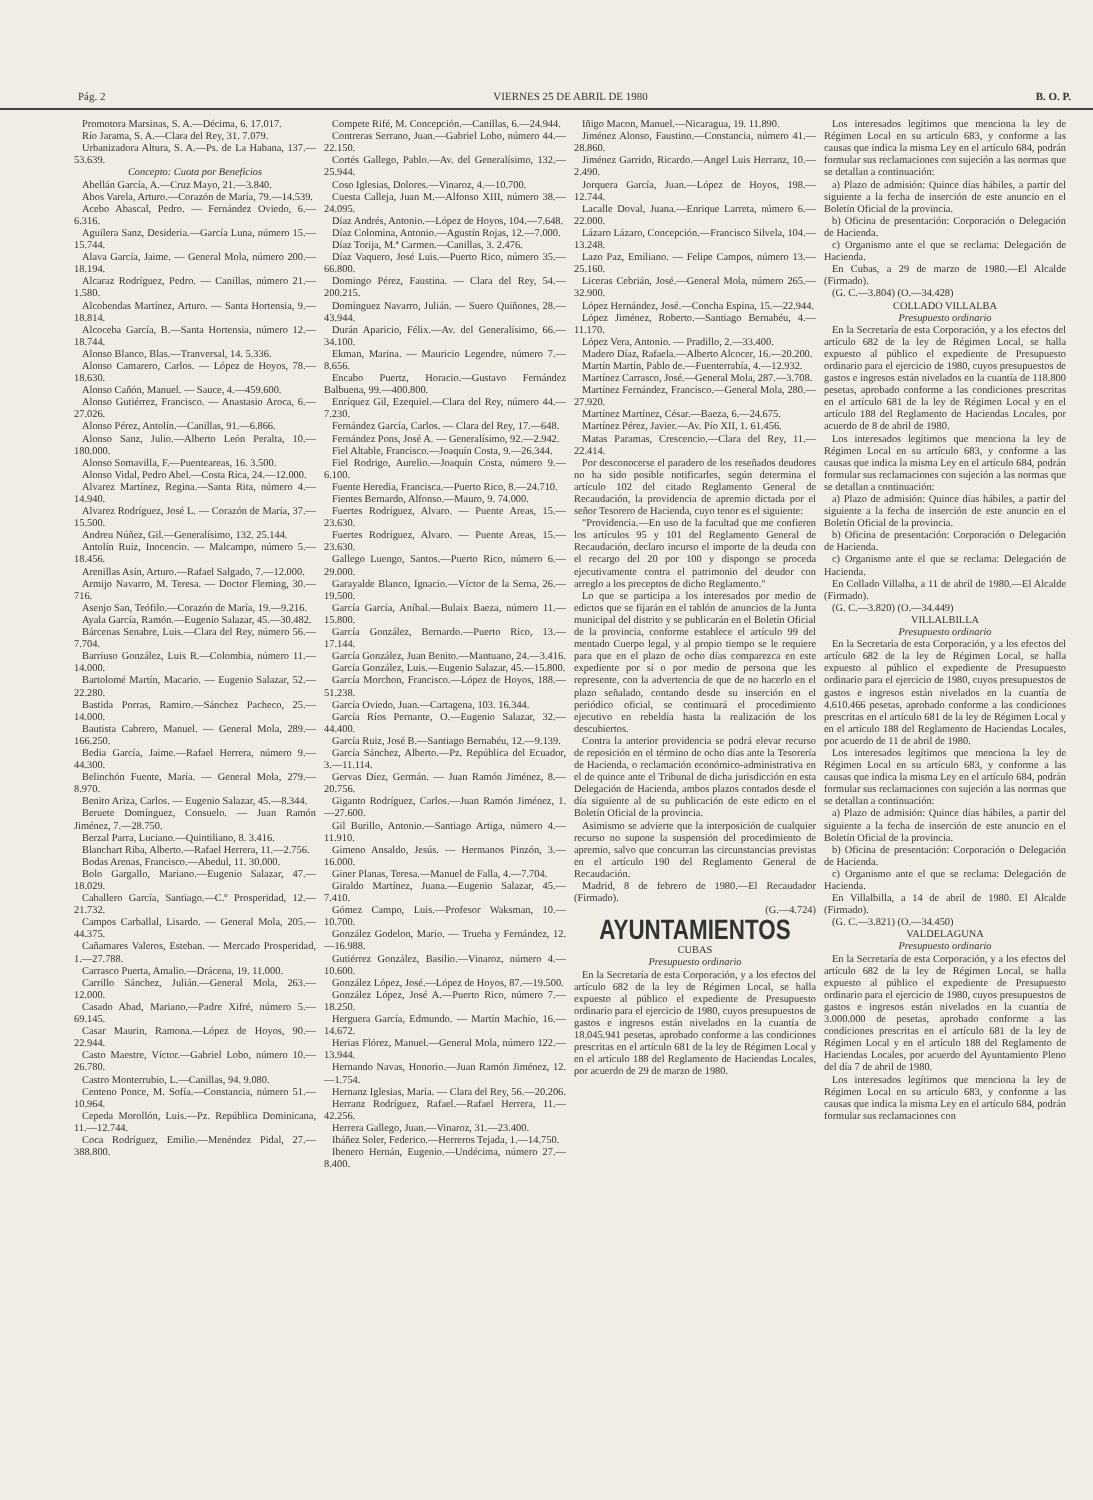Pág. 2 VIERNES 25 DE ABRIL DE 1980 B. O. P.
Promotora Marsinas, S. A.—Décima, 6. 17.017.
Río Jarama, S. A.—Clara del Rey, 31. 7.079.
Urbanizadora Altura, S. A.—Ps. de La Habana, 137.—53.639.
Concepto: Cuota por Beneficios
Abellán García, A.—Cruz Mayo, 21.—3.840.
Abos Varela, Arturo.—Corazón de María, 79.—14.539.
Acebo Abascal, Pedro. — Fernández Oviedo, 6.—6.316.
Aguilera Sanz, Desideria.—García Luna, número 15.—15.744.
Alava García, Jaime. — General Mola, número 200.—18.194.
Alcaraz Rodríguez, Pedro. — Canillas, número 21.—1.580.
Alcobendas Martínez, Arturo. — Santa Hortensia, 9.—18.814.
Alcoceba García, B.—Santa Hortensia, número 12.—18.744.
Alonso Blanco, Blas.—Tranversal, 14. 5.336.
Alonso Camarero, Carlos. — López de Hoyos, 78.—18.630.
Alonso Cañón, Manuel. — Sauce, 4.—459.600.
Alonso Gutiérrez, Francisco. — Anastasio Aroca, 6.—27.026.
Alonso Pérez, Antolín.—Canillas, 91.—6.866.
Alonso Sanz, Julio.—Alberto León Peralta, 10.—180.000.
Alonso Somavilla, F.—Puenteareas, 16. 3.500.
Alonso Vidal, Pedro Abel.—Costa Rica, 24.—12.000.
Alvarez Martínez, Regina.—Santa Rita, número 4.—14.940.
Alvarez Rodríguez, José L. — Corazón de María, 37.—15.500.
Andreu Núñez, Gil.—Generalísimo, 132. 25.144.
Antolín Ruiz, Inocencio. — Malcampo, número 5.—18.456.
Arenillas Asín, Arturo.—Rafael Salgado, 7.—12.000.
Armijo Navarro, M. Teresa. — Doctor Fleming, 30.—716.
Asenjo San, Teófilo.—Corazón de María, 19.—9.216.
Ayala García, Ramón.—Eugenio Salazar, 45.—30.482.
Bárcenas Senabre, Luis.—Clara del Rey, número 56.—7.704.
Barriuso González, Luis R.—Colombia, número 11.—14.000.
Bartolomé Martín, Macario. — Eugenio Salazar, 52.—22.280.
Bastida Porras, Ramiro.—Sánchez Pacheco, 25.—14.000.
Bautista Cabrero, Manuel. — General Mola, 289.—166.250.
Bedia García, Jaime.—Rafael Herrera, número 9.—44.300.
Belinchón Fuente, María. — General Mola, 279.—8.970.
Benito Ariza, Carlos. — Eugenio Salazar, 45.—8.344.
Beruete Domínguez, Consuelo. — Juan Ramón Jiménez, 7.—28.750.
Berzal Parra, Luciano.—Quintiliano, 8. 3.416.
Blanchart Riba, Alberto.—Rafael Herrera, 11.—2.756.
Bodas Arenas, Francisco.—Abedul, 11. 30.000.
Bolo Gargallo, Mariano.—Eugenio Salazar, 47.—18.029.
Caballero García, Santiago.—C.º Prosperidad, 12.—21.732.
Campos Carballal, Lisardo. — General Mola, 205.—44.375.
Cañamares Valeros, Esteban. — Mercado Prosperidad, 1.—27.788.
Carrasco Puerta, Amalio.—Drácena, 19. 11.000.
Carrillo Sánchez, Julián.—General Mola, 263.—12.000.
Casado Abad, Mariano.—Padre Xifré, número 5.—69.145.
Casar Maurin, Ramona.—López de Hoyos, 90.—22.944.
Casto Maestre, Víctor.—Gabriel Lobo, número 10.—26.780.
Castro Monterrubio, L.—Canillas, 94. 9.080.
Centeno Ponce, M. Sofía.—Constancia, número 51.—10.964.
Cepeda Morollón, Luis.—Pz. República Dominicana, 11.—12.744.
Coca Rodríguez, Emilio.—Menéndez Pidal, 27.—388.800.
Compete Rifé, M. Concepción.—Canillas, 6.—24.944.
Contreras Serrano, Juan.—Gabriel Lobo, número 44.—22.150.
Cortés Gallego, Pablo.—Av. del Generalísimo, 132.—25.944.
Coso Iglesias, Dolores.—Vinaroz, 4.—10.700.
Cuesta Calleja, Juan M.—Alfonso XIII, número 38.—24.095.
Díaz Andrés, Antonio.—López de Hoyos, 104.—7.648.
Díaz Colomina, Antonio.—Agustín Rojas, 12.—7.000.
Díaz Torija, M.ª Carmen.—Canillas, 3. 2.476.
Díaz Vaquero, José Luis.—Puerto Rico, número 35.—66.800.
Domingo Pérez, Faustina. — Clara del Rey, 54.—200.215.
Domínguez Navarro, Julián. — Suero Quiñones, 28.—43.944.
Durán Aparicio, Félix.—Av. del Generalísimo, 66.—34.100.
Ekman, Marina. — Mauricio Legendre, número 7.—8.656.
Encabo Puertz, Horacio.—Gustavo Fernández Balbuena, 99.—400.800.
Enríquez Gil, Ezequiel.—Clara del Rey, número 44.—7.230.
Fernández García, Carlos. — Clara del Rey, 17.—648.
Fernández Pons, José A. — Generalísimo, 92.—2.942.
Fiel Altable, Francisco.—Joaquín Costa, 9.—26.344.
Fiel Rodrigo, Aurelio.—Joaquín Costa, número 9.—6.100.
Fuente Heredia, Francisca.—Puerto Rico, 8.—24.710.
Fientes Bernardo, Alfonso.—Mauro, 9. 74.000.
Fuertes Rodríguez, Alvaro. — Puente Areas, 15.—23.630.
Fuertes Rodríguez, Alvaro. — Puente Areas, 15.—23.630.
Gallego Luengo, Santos.—Puerto Rico, número 6.—29.000.
Garayalde Blanco, Ignacio.—Víctor de la Serna, 26.—19.500.
García García, Aníbal.—Bulaix Baeza, número 11.—15.800.
García González, Bernardo.—Puerto Rico, 13.—17.144.
García González, Juan Benito.—Mantuano, 24.—3.416.
García González, Luis.—Eugenio Salazar, 45.—15.800.
García Morchon, Francisco.—López de Hoyos, 188.—51.238.
García Oviedo, Juan.—Cartagena, 103. 16.344.
García Ríos Pernante, O.—Eugenio Salazar, 32.—44.400.
García Ruiz, José B.—Santiago Bernabéu, 12.—9.139.
García Sánchez, Alberto.—Pz. República del Ecuador, 3.—11.114.
Gervas Díez, Germán. — Juan Ramón Jiménez, 8.—20.756.
Giganto Rodríguez, Carlos.—Juan Ramón Jiménez, 1.—27.600.
Gil Burillo, Antonio.—Santiago Artiga, número 4.—11.910.
Gimeno Ansaldo, Jesús. — Hermanos Pinzón, 3.—16.000.
Giner Planas, Teresa.—Manuel de Falla, 4.—7.704.
Giraldo Martínez, Juana.—Eugenio Salazar, 45.—7.410.
Gómez Campo, Luis.—Profesor Waksman, 10.—10.700.
González Godelon, Mario. — Trueba y Fernández, 12.—16.988.
Gutiérrez González, Basilio.—Vinaroz, número 4.—10.600.
González López, José.—López de Hoyos, 87.—19.500.
González López, José A.—Puerto Rico, número 7.—18.250.
Herguera García, Edmundo. — Martín Machío, 16.—14.672.
Herias Flórez, Manuel.—General Mola, número 122.—13.944.
Hernando Navas, Honorio.—Juan Ramón Jiménez, 12.—1.754.
Hernanz Iglesias, María. — Clara del Rey, 56.—20.206.
Herranz Rodríguez, Rafael.—Rafael Herrera, 11.—42.256.
Herrera Gallego, Juan.—Vinaroz, 31.—23.400.
Ibáñez Soler, Federico.—Herreros Tejada, 1.—14.750.
Ibenero Hernán, Eugenio.—Undécima, número 27.—8.400.
Iñigo Macon, Manuel.—Nicaragua, 19. 11.890.
Jiménez Alonso, Faustino.—Constancia, número 41.—28.860.
Jiménez Garrido, Ricardo.—Angel Luis Herranz, 10.—2.490.
Jorquera García, Juan.—López de Hoyos, 198.—12.744.
Lacalle Doval, Juana.—Enrique Larreta, número 6.—22.000.
Lázaro Lázaro, Concepción.—Francisco Silvela, 104.—13.248.
Lazo Paz, Emiliano. — Felipe Campos, número 13.—25.160.
Liceras Cebrián, José.—General Mola, número 265.—32.900.
López Hernández, José.—Concha Espina, 15.—22.944.
López Jiménez, Roberto.—Santiago Bernabéu, 4.—11.170.
López Vera, Antonio. — Pradillo, 2.—33.400.
Madero Díaz, Rafaela.—Alberto Alcocer, 16.—20.200.
Martín Martín, Pablo de.—Fuenterrabía, 4.—12.932.
Martínez Carrasco, José.—General Mola, 287.—3.708.
Martínez Fernández, Francisco.—General Mola, 280.—27.920.
Martínez Martínez, César.—Baeza, 6.—24.675.
Martínez Pérez, Javier.—Av. Pío XII, 1. 61.456.
Matas Paramas, Crescencio.—Clara del Rey, 11.—22.414.
Por desconocerse el paradero de los reseñados deudores no ha sido posible notificarles, según determina el artículo 102 del citado Reglamento General de Recaudación, la providencia de apremio dictada por el señor Tesorero de Hacienda, cuyo tenor es el siguiente:
"Providencia.—En uso de la facultad que me confieren los artículos 95 y 101 del Reglamento General de Recaudación, declaro incurso el importe de la deuda con el recargo del 20 por 100 y dispongo se proceda ejecutivamente contra el patrimonio del deudor con arreglo a los preceptos de dicho Reglamento."
Lo que se participa a los interesados por medio de edictos que se fijarán en el tablón de anuncios de la Junta municipal del distrito y se publicarán en el Boletín Oficial de la provincia, conforme establece el artículo 99 del mentado Cuerpo legal, y al propio tiempo se le requiere para que en el plazo de ocho días comparezca en este expediente por sí o por medio de persona que les represente, con la advertencia de que de no hacerlo en el plazo señalado, contando desde su inserción en el periódico oficial, se continuará el procedimiento ejecutivo en rebeldía hasta la realización de los descubiertos.
Contra la anterior providencia se podrá elevar recurso de reposición en el término de ocho días ante la Tesorería de Hacienda, o reclamación económico-administrativa en el de quince ante el Tribunal de dicha jurisdicción en esta Delegación de Hacienda, ambos plazos contados desde el día siguiente al de su publicación de este edicto en el Boletín Oficial de la provincia.
Asimismo se advierte que la interposición de cualquier recurso no supone la suspensión del procedimiento de apremio, salvo que concurran las circunstancias previstas en el artículo 190 del Reglamento General de Recaudación.
Madrid, 8 de febrero de 1980.—El Recaudador (Firmado).
(G.—4.724)
AYUNTAMIENTOS
CUBAS
Presupuesto ordinario
En la Secretaría de esta Corporación, y a los efectos del artículo 682 de la ley de Régimen Local, se halla expuesto al público el expediente de Presupuesto ordinario para el ejercicio de 1980, cuyos presupuestos de gastos e ingresos están nivelados en la cuantía de 18.045.941 pesetas, aprobado conforme a las condiciones prescritas en el artículo 681 de la ley de Régimen Local y en el artículo 188 del Reglamento de Haciendas Locales, por acuerdo de 29 de marzo de 1980.
Los interesados legítimos que menciona la ley de Régimen Local en su artículo 683, y conforme a las causas que indica la misma Ley en el artículo 684, podrán formular sus reclamaciones con sujeción a las normas que se detallan a continuación:
a) Plazo de admisión: Quince días hábiles, a partir del siguiente a la fecha de inserción de este anuncio en el Boletín Oficial de la provincia.
b) Oficina de presentación: Corporación o Delegación de Hacienda.
c) Organismo ante el que se reclama: Delegación de Hacienda.
En Cubas, a 29 de marzo de 1980.—El Alcalde (Firmado).
(G. C.—3.804) (O.—34.428)
COLLADO VILLALBA
Presupuesto ordinario
En la Secretaría de esta Corporación, y a los efectos del artículo 682 de la ley de Régimen Local, se halla expuesto al público el expediente de Presupuesto ordinario para el ejercicio de 1980, cuyos presupuestos de gastos e ingresos están nivelados en la cuantía de 118.800 pesetas, aprobado conforme a las condiciones prescritas en el artículo 681 de la ley de Régimen Local y en el artículo 188 del Reglamento de Haciendas Locales, por acuerdo de 8 de abril de 1980.
Los interesados legítimos que menciona la ley de Régimen Local en su artículo 683, y conforme a las causas que indica la misma Ley en el artículo 684, podrán formular sus reclamaciones con sujeción a las normas que se detallan a continuación:
a) Plazo de admisión: Quince días hábiles, a partir del siguiente a la fecha de inserción de este anuncio en el Boletín Oficial de la provincia.
b) Oficina de presentación: Corporación o Delegación de Hacienda.
c) Organismo ante el que se reclama: Delegación de Hacienda.
En Collado Villalba, a 11 de abril de 1980.—El Alcalde (Firmado).
(G. C.—3.820) (O.—34.449)
VILLALBILLA
Presupuesto ordinario
En la Secretaría de esta Corporación, y a los efectos del artículo 682 de la ley de Régimen Local, se halla expuesto al público el expediente de Presupuesto ordinario para el ejercicio de 1980, cuyos presupuestos de gastos e ingresos están nivelados en la cuantía de 4.610.466 pesetas, aprobado conforme a las condiciones prescritas en el artículo 681 de la ley de Régimen Local y en el artículo 188 del Reglamento de Haciendas Locales, por acuerdo de 11 de abril de 1980.
Los interesados legítimos que menciona la ley de Régimen Local en su artículo 683, y conforme a las causas que indica la misma Ley en el artículo 684, podrán formular sus reclamaciones con sujeción a las normas que se detallan a continuación:
a) Plazo de admisión: Quince días hábiles, a partir del siguiente a la fecha de inserción de este anuncio en el Boletín Oficial de la provincia.
b) Oficina de presentación: Corporación o Delegación de Hacienda.
c) Organismo ante el que se reclama: Delegación de Hacienda.
En Villalbilla, a 14 de abril de 1980. El Alcalde (Firmado).
(G. C.—3.821) (O.—34.450)
VALDELAGUNA
Presupuesto ordinario
En la Secretaría de esta Corporación, y a los efectos del artículo 682 de la ley de Régimen Local, se halla expuesto al público el expediente de Presupuesto ordinario para el ejercicio de 1980, cuyos presupuestos de gastos e ingresos están nivelados en la cuantía de 3.000.000 de pesetas, aprobado conforme a las condiciones prescritas en el artículo 681 de la ley de Régimen Local y en el artículo 188 del Reglamento de Haciendas Locales, por acuerdo del Ayuntamiento Pleno del día 7 de abril de 1980.
Los interesados legítimos que menciona la ley de Régimen Local en su artículo 683, y conforme a las causas que indica la misma Ley en el artículo 684, podrán formular sus reclamaciones con